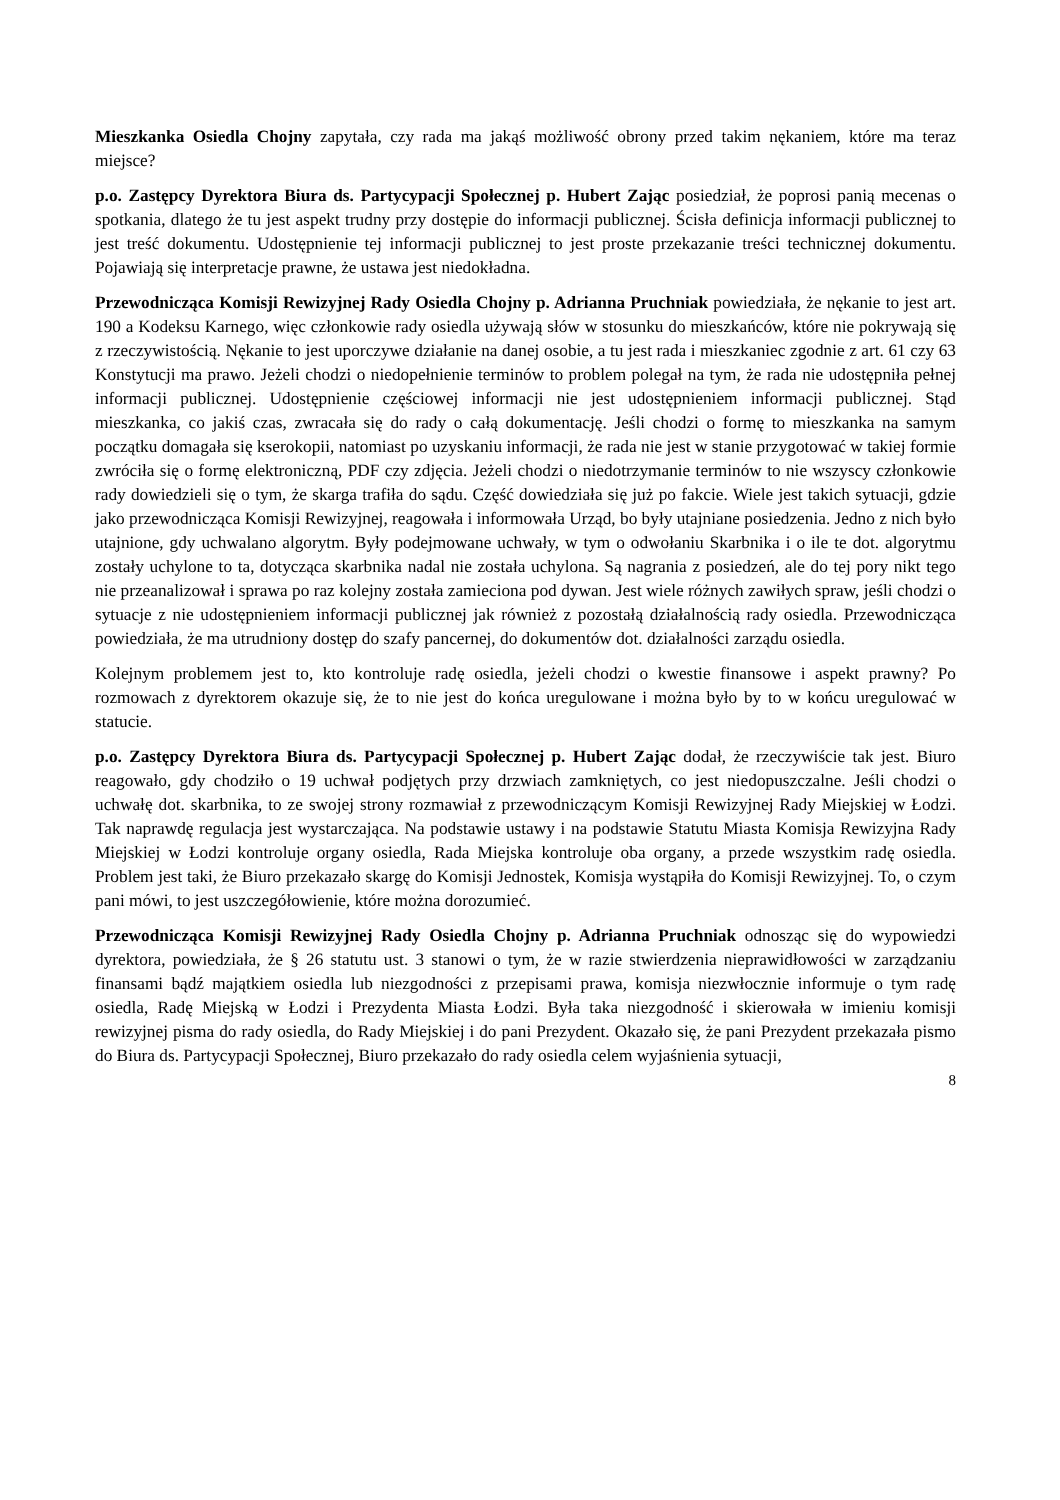Mieszkanka Osiedla Chojny zapytała, czy rada ma jakąś możliwość obrony przed takim nękaniem, które ma teraz miejsce?
p.o. Zastępcy Dyrektora Biura ds. Partycypacji Społecznej p. Hubert Zając posiedział, że poprosi panią mecenas o spotkania, dlatego że tu jest aspekt trudny przy dostępie do informacji publicznej. Ścisła definicja informacji publicznej to jest treść dokumentu. Udostępnienie tej informacji publicznej to jest proste przekazanie treści technicznej dokumentu. Pojawiają się interpretacje prawne, że ustawa jest niedokładna.
Przewodnicząca Komisji Rewizyjnej Rady Osiedla Chojny p. Adrianna Pruchniak powiedziała, że nękanie to jest art. 190 a Kodeksu Karnego, więc członkowie rady osiedla używają słów w stosunku do mieszkańców, które nie pokrywają się z rzeczywistością. Nękanie to jest uporczywe działanie na danej osobie, a tu jest rada i mieszkaniec zgodnie z art. 61 czy 63 Konstytucji ma prawo. Jeżeli chodzi o niedopełnienie terminów to problem polegał na tym, że rada nie udostępniła pełnej informacji publicznej. Udostępnienie częściowej informacji nie jest udostępnieniem informacji publicznej. Stąd mieszkanka, co jakiś czas, zwracała się do rady o całą dokumentację. Jeśli chodzi o formę to mieszkanka na samym początku domagała się kserokopii, natomiast po uzyskaniu informacji, że rada nie jest w stanie przygotować w takiej formie zwróciła się o formę elektroniczną, PDF czy zdjęcia. Jeżeli chodzi o niedotrzymanie terminów to nie wszyscy członkowie rady dowiedzieli się o tym, że skarga trafiła do sądu. Część dowiedziała się już po fakcie. Wiele jest takich sytuacji, gdzie jako przewodnicząca Komisji Rewizyjnej, reagowała i informowała Urząd, bo były utajniane posiedzenia. Jedno z nich było utajnione, gdy uchwalano algorytm. Były podejmowane uchwały, w tym o odwołaniu Skarbnika i o ile te dot. algorytmu zostały uchylone to ta, dotycząca skarbnika nadal nie została uchylona. Są nagrania z posiedzeń, ale do tej pory nikt tego nie przeanalizował i sprawa po raz kolejny została zamieciona pod dywan. Jest wiele różnych zawiłych spraw, jeśli chodzi o sytuacje z nie udostępnieniem informacji publicznej jak również z pozostałą działalnością rady osiedla. Przewodnicząca powiedziała, że ma utrudniony dostęp do szafy pancernej, do dokumentów dot. działalności zarządu osiedla.
Kolejnym problemem jest to, kto kontroluje radę osiedla, jeżeli chodzi o kwestie finansowe i aspekt prawny? Po rozmowach z dyrektorem okazuje się, że to nie jest do końca uregulowane i można było by to w końcu uregulować w statucie.
p.o. Zastępcy Dyrektora Biura ds. Partycypacji Społecznej p. Hubert Zając dodał, że rzeczywiście tak jest. Biuro reagowało, gdy chodziło o 19 uchwał podjętych przy drzwiach zamkniętych, co jest niedopuszczalne. Jeśli chodzi o uchwałę dot. skarbnika, to ze swojej strony rozmawiał z przewodniczącym Komisji Rewizyjnej Rady Miejskiej w Łodzi. Tak naprawdę regulacja jest wystarczająca. Na podstawie ustawy i na podstawie Statutu Miasta Komisja Rewizyjna Rady Miejskiej w Łodzi kontroluje organy osiedla, Rada Miejska kontroluje oba organy, a przede wszystkim radę osiedla. Problem jest taki, że Biuro przekazało skargę do Komisji Jednostek, Komisja wystąpiła do Komisji Rewizyjnej. To, o czym pani mówi, to jest uszczegółowienie, które można dorozumieć.
Przewodnicząca Komisji Rewizyjnej Rady Osiedla Chojny p. Adrianna Pruchniak odnosząc się do wypowiedzi dyrektora, powiedziała, że § 26 statutu ust. 3 stanowi o tym, że w razie stwierdzenia nieprawidłowości w zarządzaniu finansami bądź majątkiem osiedla lub niezgodności z przepisami prawa, komisja niezwłocznie informuje o tym radę osiedla, Radę Miejską w Łodzi i Prezydenta Miasta Łodzi. Była taka niezgodność i skierowała w imieniu komisji rewizyjnej pisma do rady osiedla, do Rady Miejskiej i do pani Prezydent. Okazało się, że pani Prezydent przekazała pismo do Biura ds. Partycypacji Społecznej, Biuro przekazało do rady osiedla celem wyjaśnienia sytuacji,
8